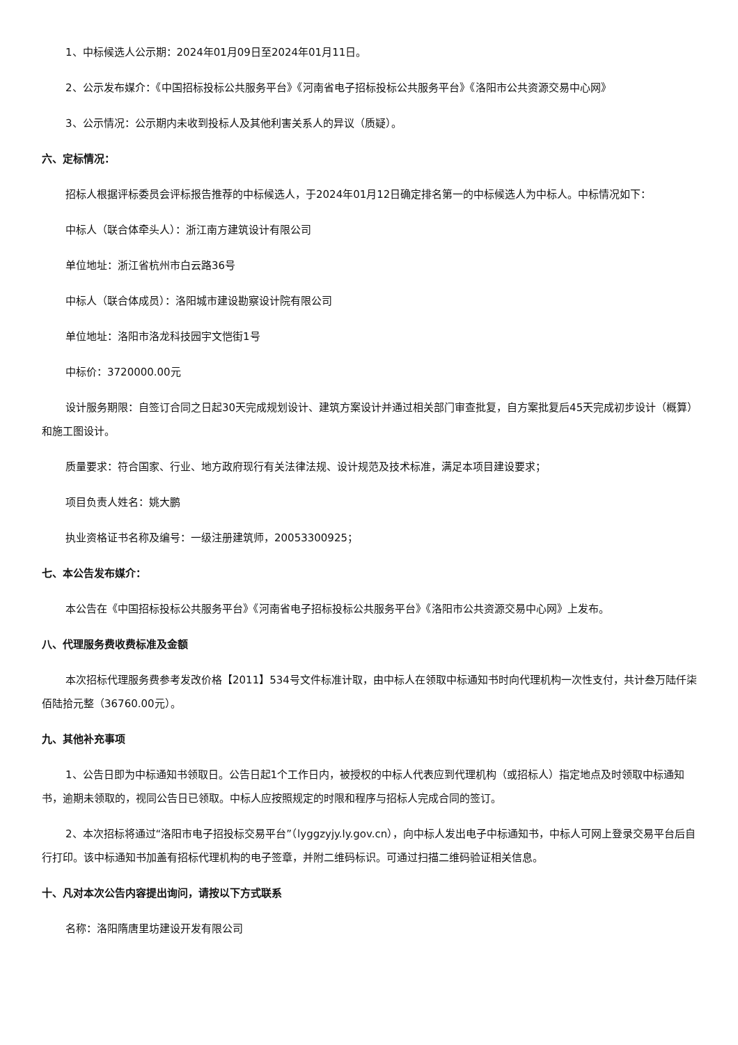1、中标候选人公示期：2024年01月09日至2024年01月11日。
2、公示发布媒介：《中国招标投标公共服务平台》《河南省电子招标投标公共服务平台》《洛阳市公共资源交易中心网》
3、公示情况：公示期内未收到投标人及其他利害关系人的异议（质疑）。
六、定标情况：
招标人根据评标委员会评标报告推荐的中标候选人，于2024年01月12日确定排名第一的中标候选人为中标人。中标情况如下：
中标人（联合体牵头人）：浙江南方建筑设计有限公司
单位地址：浙江省杭州市白云路36号
中标人（联合体成员）：洛阳城市建设勘察设计院有限公司
单位地址：洛阳市洛龙科技园宇文恺街1号
中标价：3720000.00元
设计服务期限：自签订合同之日起30天完成规划设计、建筑方案设计并通过相关部门审查批复，自方案批复后45天完成初步设计（概算）和施工图设计。
质量要求：符合国家、行业、地方政府现行有关法律法规、设计规范及技术标准，满足本项目建设要求；
项目负责人姓名：姚大鹏
执业资格证书名称及编号：一级注册建筑师，20053300925；
七、本公告发布媒介：
本公告在《中国招标投标公共服务平台》《河南省电子招标投标公共服务平台》《洛阳市公共资源交易中心网》上发布。
八、代理服务费收费标准及金额
本次招标代理服务费参考发改价格【2011】534号文件标准计取，由中标人在领取中标通知书时向代理机构一次性支付，共计叁万陆仟柒佰陆拾元整（36760.00元）。
九、其他补充事项
1、公告日即为中标通知书领取日。公告日起1个工作日内，被授权的中标人代表应到代理机构（或招标人）指定地点及时领取中标通知书，逾期未领取的，视同公告日已领取。中标人应按照规定的时限和程序与招标人完成合同的签订。
2、本次招标将通过“洛阳市电子招投标交易平台”（lyggzyjy.ly.gov.cn），向中标人发出电子中标通知书，中标人可网上登录交易平台后自行打印。该中标通知书加盖有招标代理机构的电子签章，并附二维码标识。可通过扫描二维码验证相关信息。
十、凡对本次公告内容提出询问，请按以下方式联系
名称：洛阳隋唐里坊建设开发有限公司